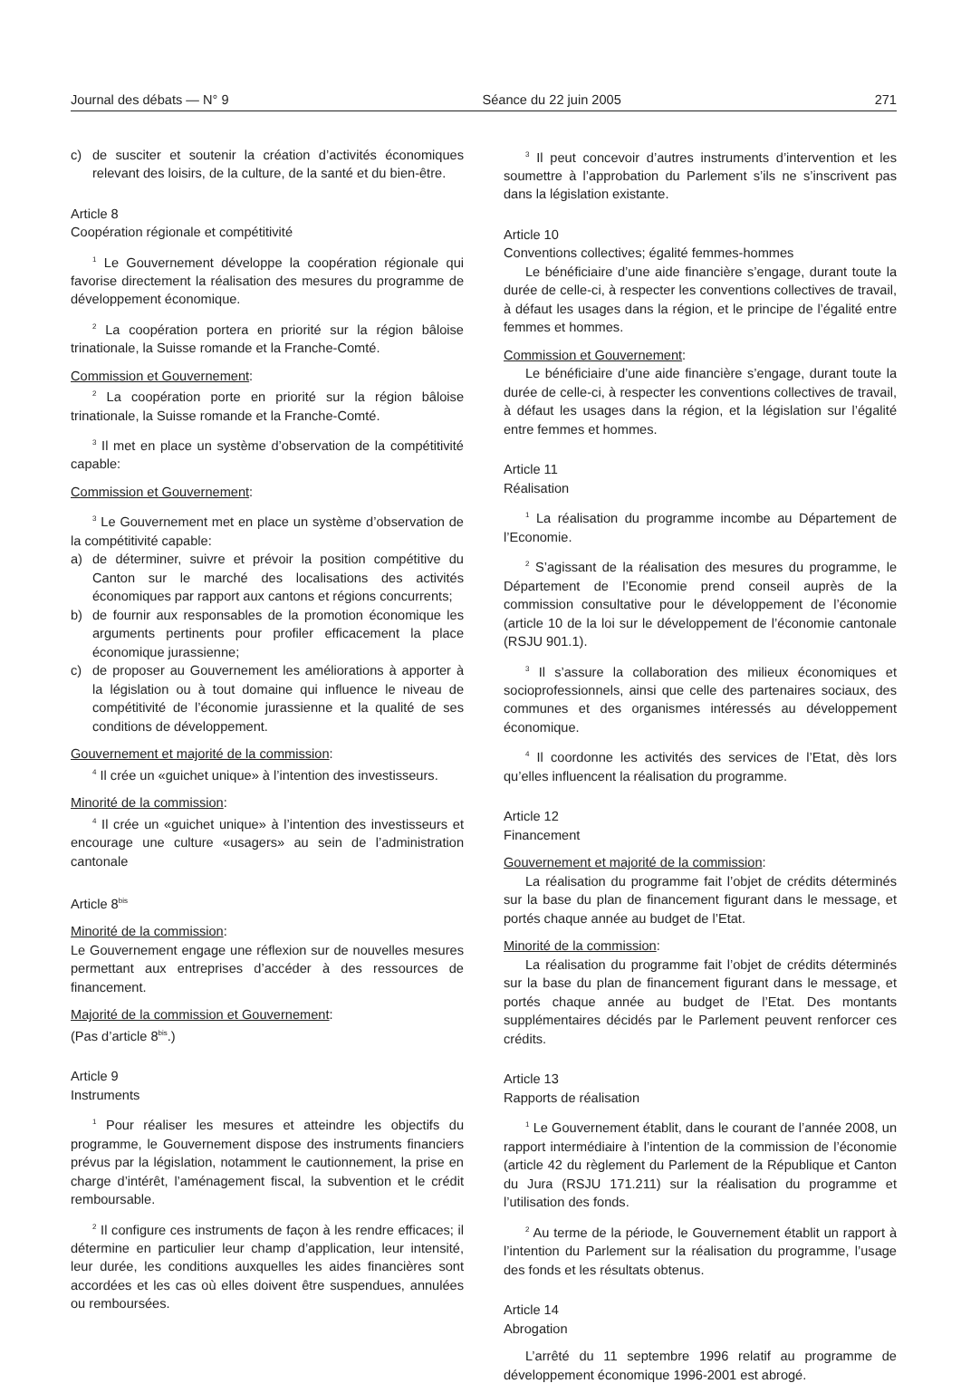Journal des débats — N° 9 Séance du 22 juin 2005 271
c) de susciter et soutenir la création d’activités économiques relevant des loisirs, de la culture, de la santé et du bien-être.
Article 8
Coopération régionale et compétitivité
<sup>1</sup> Le Gouvernement développe la coopération régionale qui favorise directement la réalisation des mesures du programme de développement économique.
<sup>2</sup> La coopération portera en priorité sur la région bâloise trinationale, la Suisse romande et la Franche-Comté.
Commission et Gouvernement:
<sup>2</sup> La coopération porte en priorité sur la région bâloise trinationale, la Suisse romande et la Franche-Comté.
<sup>3</sup> Il met en place un système d’observation de la compétitivité capable:
Commission et Gouvernement:
<sup>3</sup> Le Gouvernement met en place un système d’observation de la compétitivité capable:
a) de déterminer, suivre et prévoir la position compétitive du Canton sur le marché des localisations des activités économiques par rapport aux cantons et régions concurrents;
b) de fournir aux responsables de la promotion économique les arguments pertinents pour profiler efficacement la place économique jurassienne;
c) de proposer au Gouvernement les améliorations à apporter à la législation ou à tout domaine qui influence le niveau de compétitivité de l’économie jurassienne et la qualité de ses conditions de développement.
Gouvernement et majorité de la commission:
<sup>4</sup> Il crée un «guichet unique» à l’intention des investisseurs.
Minorité de la commission:
<sup>4</sup> Il crée un «guichet unique» à l’intention des investisseurs et encourage une culture «usagers» au sein de l’administration cantonale
Article 8<sup>bis</sup>
Minorité de la commission:
Le Gouvernement engage une réflexion sur de nouvelles mesures permettant aux entreprises d’accéder à des ressources de financement.
Majorité de la commission et Gouvernement:
(Pas d’article 8<sup>bis</sup>.)
Article 9
Instruments
<sup>1</sup> Pour réaliser les mesures et atteindre les objectifs du programme, le Gouvernement dispose des instruments financiers prévus par la législation, notamment le cautionnement, la prise en charge d’intérêt, l’aménagement fiscal, la subvention et le crédit remboursable.
<sup>2</sup> Il configure ces instruments de façon à les rendre efficaces; il détermine en particulier leur champ d’application, leur intensité, leur durée, les conditions auxquelles les aides financières sont accordées et les cas où elles doivent être suspendues, annulées ou remboursées.
<sup>3</sup> Il peut concevoir d’autres instruments d’intervention et les soumettre à l’approbation du Parlement s’ils ne s’inscrivent pas dans la législation existante.
Article 10
Conventions collectives; égalité femmes-hommes
Le bénéficiaire d’une aide financière s’engage, durant toute la durée de celle-ci, à respecter les conventions collectives de travail, à défaut les usages dans la région, et le principe de l’égalité entre femmes et hommes.
Commission et Gouvernement:
Le bénéficiaire d’une aide financière s’engage, durant toute la durée de celle-ci, à respecter les conventions collectives de travail, à défaut les usages dans la région, et la législation sur l’égalité entre femmes et hommes.
Article 11
Réalisation
<sup>1</sup> La réalisation du programme incombe au Département de l’Economie.
<sup>2</sup> S’agissant de la réalisation des mesures du programme, le Département de l’Economie prend conseil auprès de la commission consultative pour le développement de l’économie (article 10 de la loi sur le développement de l’économie cantonale (RSJU 901.1).
<sup>3</sup> Il s’assure la collaboration des milieux économiques et socioprofessionnels, ainsi que celle des partenaires sociaux, des communes et des organismes intéressés au développement économique.
<sup>4</sup> Il coordonne les activités des services de l’Etat, dès lors qu’elles influencent la réalisation du programme.
Article 12
Financement
Gouvernement et majorité de la commission:
La réalisation du programme fait l’objet de crédits déterminés sur la base du plan de financement figurant dans le message, et portés chaque année au budget de l’Etat.
Minorité de la commission:
La réalisation du programme fait l’objet de crédits déterminés sur la base du plan de financement figurant dans le message, et portés chaque année au budget de l’Etat. Des montants supplémentaires décidés par le Parlement peuvent renforcer ces crédits.
Article 13
Rapports de réalisation
<sup>1</sup> Le Gouvernement établit, dans le courant de l’année 2008, un rapport intermédiaire à l’intention de la commission de l’économie (article 42 du règlement du Parlement de la République et Canton du Jura (RSJU 171.211) sur la réalisation du programme et l’utilisation des fonds.
<sup>2</sup> Au terme de la période, le Gouvernement établit un rapport à l’intention du Parlement sur la réalisation du programme, l’usage des fonds et les résultats obtenus.
Article 14
Abrogation
L’arrêté du 11 septembre 1996 relatif au programme de développement économique 1996-2001 est abrogé.